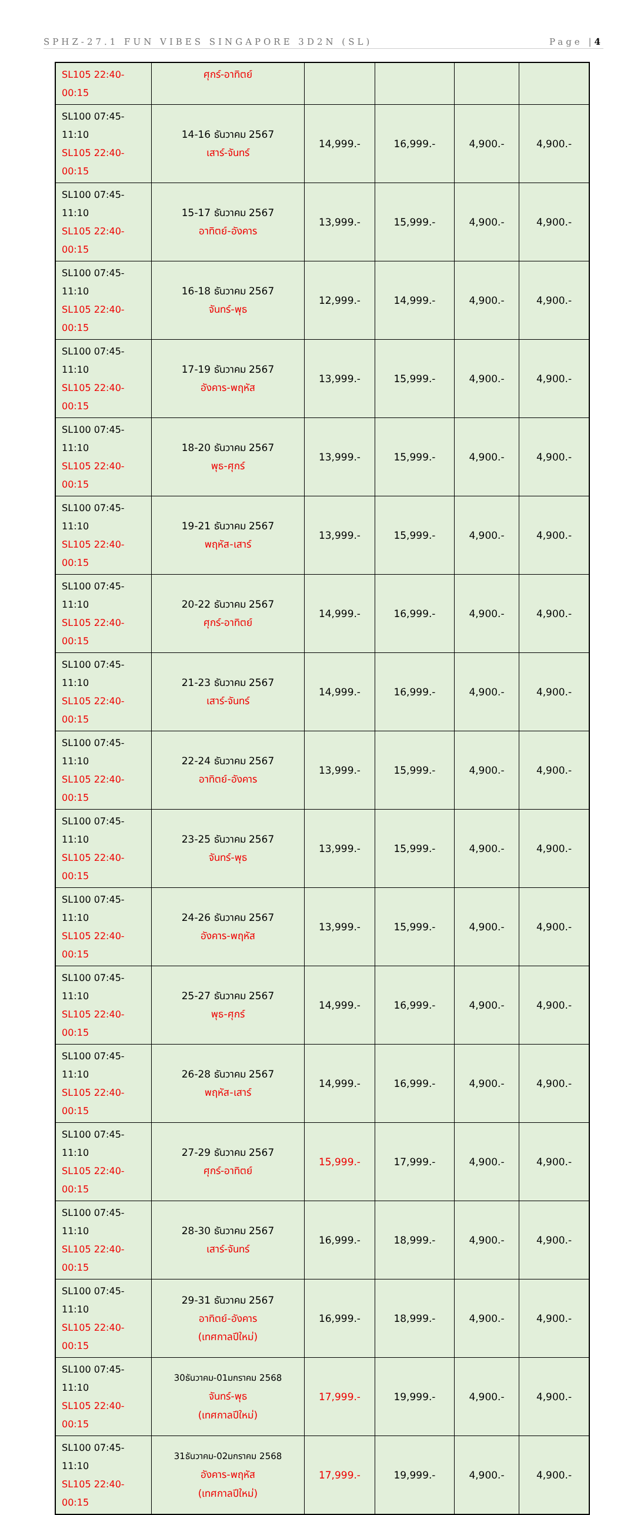SPHZ-27.1 FUN VIBES SINGAPORE 3D2N (SL) Page |4
| SL105 22:40-00:15 | ศุกร์-อาทิตย์ | | | | |
| SL100 07:45-11:10 SL105 22:40-00:15 | 14-16 ธันวาคม 2567 เสาร์-จันทร์ | 14,999.- | 16,999.- | 4,900.- | 4,900.- |
| SL100 07:45-11:10 SL105 22:40-00:15 | 15-17 ธันวาคม 2567 อาทิตย์-อังคาร | 13,999.- | 15,999.- | 4,900.- | 4,900.- |
| SL100 07:45-11:10 SL105 22:40-00:15 | 16-18 ธันวาคม 2567 จันทร์-พุธ | 12,999.- | 14,999.- | 4,900.- | 4,900.- |
| SL100 07:45-11:10 SL105 22:40-00:15 | 17-19 ธันวาคม 2567 อังคาร-พฤหัส | 13,999.- | 15,999.- | 4,900.- | 4,900.- |
| SL100 07:45-11:10 SL105 22:40-00:15 | 18-20 ธันวาคม 2567 พุธ-ศุกร์ | 13,999.- | 15,999.- | 4,900.- | 4,900.- |
| SL100 07:45-11:10 SL105 22:40-00:15 | 19-21 ธันวาคม 2567 พฤหัส-เสาร์ | 13,999.- | 15,999.- | 4,900.- | 4,900.- |
| SL100 07:45-11:10 SL105 22:40-00:15 | 20-22 ธันวาคม 2567 ศุกร์-อาทิตย์ | 14,999.- | 16,999.- | 4,900.- | 4,900.- |
| SL100 07:45-11:10 SL105 22:40-00:15 | 21-23 ธันวาคม 2567 เสาร์-จันทร์ | 14,999.- | 16,999.- | 4,900.- | 4,900.- |
| SL100 07:45-11:10 SL105 22:40-00:15 | 22-24 ธันวาคม 2567 อาทิตย์-อังคาร | 13,999.- | 15,999.- | 4,900.- | 4,900.- |
| SL100 07:45-11:10 SL105 22:40-00:15 | 23-25 ธันวาคม 2567 จันทร์-พุธ | 13,999.- | 15,999.- | 4,900.- | 4,900.- |
| SL100 07:45-11:10 SL105 22:40-00:15 | 24-26 ธันวาคม 2567 อังคาร-พฤหัส | 13,999.- | 15,999.- | 4,900.- | 4,900.- |
| SL100 07:45-11:10 SL105 22:40-00:15 | 25-27 ธันวาคม 2567 พุธ-ศุกร์ | 14,999.- | 16,999.- | 4,900.- | 4,900.- |
| SL100 07:45-11:10 SL105 22:40-00:15 | 26-28 ธันวาคม 2567 พฤหัส-เสาร์ | 14,999.- | 16,999.- | 4,900.- | 4,900.- |
| SL100 07:45-11:10 SL105 22:40-00:15 | 27-29 ธันวาคม 2567 ศุกร์-อาทิตย์ | 15,999.- | 17,999.- | 4,900.- | 4,900.- |
| SL100 07:45-11:10 SL105 22:40-00:15 | 28-30 ธันวาคม 2567 เสาร์-จันทร์ | 16,999.- | 18,999.- | 4,900.- | 4,900.- |
| SL100 07:45-11:10 SL105 22:40-00:15 | 29-31 ธันวาคม 2567 อาทิตย์-อังคาร (เทศกาลปีใหม่) | 16,999.- | 18,999.- | 4,900.- | 4,900.- |
| SL100 07:45-11:10 SL105 22:40-00:15 | 30ธันวาคม-01มกราคม 2568 จันทร์-พุธ (เทศกาลปีใหม่) | 17,999.- | 19,999.- | 4,900.- | 4,900.- |
| SL100 07:45-11:10 SL105 22:40-00:15 | 31ธันวาคม-02มกราคม 2568 อังคาร-พฤหัส (เทศกาลปีใหม่) | 17,999.- | 19,999.- | 4,900.- | 4,900.- |